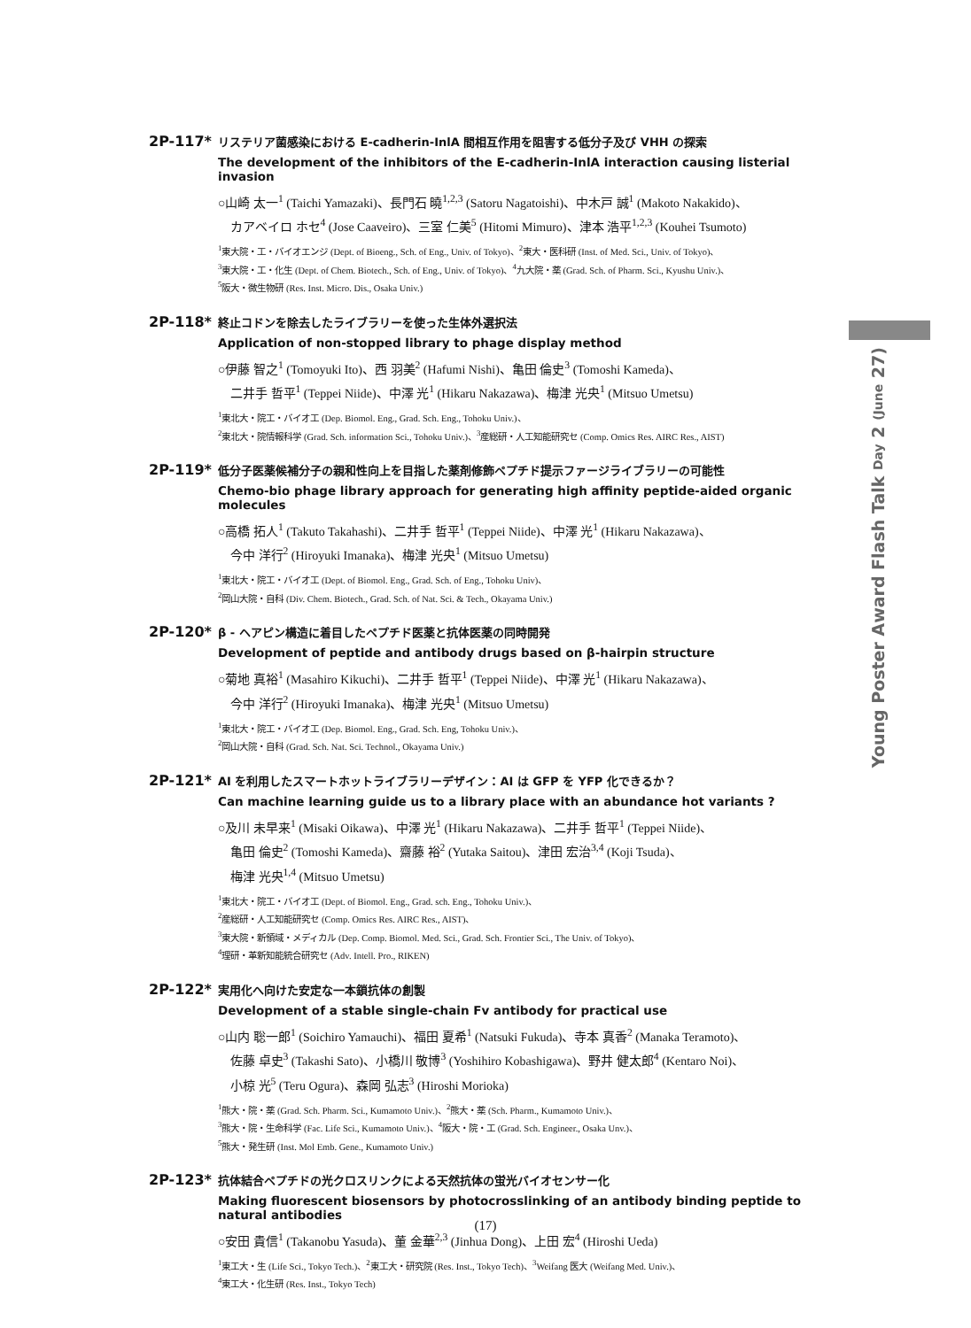Young Poster Award Flash Talk Day 2 (June 27)
2P-117*
リステリア菌感染における E-cadherin-InlA 間相互作用を阻害する低分子及び VHH の探索
The development of the inhibitors of the E-cadherin-InlA interaction causing listerial invasion
○山崎 太一<sup>1</sup> (Taichi Yamazaki)、長門石 曉<sup>1,2,3</sup> (Satoru Nagatoishi)、中木戸 誠<sup>1</sup> (Makoto Nakakido)、
カアベイロ ホセ<sup>4</sup> (Jose Caaveiro)、三室 仁美<sup>5</sup> (Hitomi Mimuro)、津本 浩平<sup>1,2,3</sup> (Kouhei Tsumoto)
<sup>1</sup> 東大院・工・バイオエンジ (Dept. of Bioeng., Sch. of Eng., Univ. of Tokyo)、<sup>2</sup>東大・医科研 (Inst. of Med. Sci., Univ. of Tokyo)、
<sup>3</sup> 東大院・工・化生 (Dept. of Chem. Biotech., Sch. of Eng., Univ. of Tokyo)、<sup>4</sup>九大院・薬 (Grad. Sch. of Pharm. Sci., Kyushu Univ.)、
<sup>5</sup> 阪大・微生物研 (Res. Inst. Micro. Dis., Osaka Univ.)
2P-118*
終止コドンを除去したライブラリーを使った生体外選択法
Application of non-stopped library to phage display method
○伊藤 智之<sup>1</sup> (Tomoyuki Ito)、西 羽美<sup>2</sup> (Hafumi Nishi)、亀田 倫史<sup>3</sup> (Tomoshi Kameda)、
二井手 哲平<sup>1</sup> (Teppei Niide)、中澤 光<sup>1</sup> (Hikaru Nakazawa)、梅津 光央<sup>1</sup> (Mitsuo Umetsu)
<sup>1</sup> 東北大・院工・バイオ工 (Dep. Biomol. Eng., Grad. Sch. Eng., Tohoku Univ.)、
<sup>2</sup> 東北大・院情報科学 (Grad. Sch. information Sci., Tohoku Univ.)、<sup>3</sup>産総研・人工知能研究セ (Comp. Omics Res. AIRC Res., AIST)
2P-119*
低分子医薬候補分子の親和性向上を目指した薬剤修飾ペプチド提示ファージライブラリーの可能性
Chemo-bio phage library approach for generating high affinity peptide-aided organic molecules
○高橋 拓人<sup>1</sup> (Takuto Takahashi)、二井手 哲平<sup>1</sup> (Teppei Niide)、中澤 光<sup>1</sup> (Hikaru Nakazawa)、
今中 洋行<sup>2</sup> (Hiroyuki Imanaka)、梅津 光央<sup>1</sup> (Mitsuo Umetsu)
<sup>1</sup> 東北大・院工・バイオ工 (Dept. of Biomol. Eng., Grad. Sch. of Eng., Tohoku Univ)、
<sup>2</sup> 岡山大院・自科 (Div. Chem. Biotech., Grad. Sch. of Nat. Sci. & Tech., Okayama Univ.)
2P-120*
β - ヘアピン構造に着目したペプチド医薬と抗体医薬の同時開発
Development of peptide and antibody drugs based on β-hairpin structure
○菊地 真裕<sup>1</sup> (Masahiro Kikuchi)、二井手 哲平<sup>1</sup> (Teppei Niide)、中澤 光<sup>1</sup> (Hikaru Nakazawa)、
今中 洋行<sup>2</sup> (Hiroyuki Imanaka)、梅津 光央<sup>1</sup> (Mitsuo Umetsu)
<sup>1</sup> 東北大・院工・バイオ工 (Dep. Biomol. Eng., Grad. Sch. Eng, Tohoku Univ.)、
<sup>2</sup> 岡山大院・自科 (Grad. Sch. Nat. Sci. Technol., Okayama Univ.)
2P-121*
AI を利用したスマートホットライブラリーデザイン：AI は GFP を YFP 化できるか？
Can machine learning guide us to a library place with an abundance hot variants ?
○及川 未早来<sup>1</sup> (Misaki Oikawa)、中澤 光<sup>1</sup> (Hikaru Nakazawa)、二井手 哲平<sup>1</sup> (Teppei Niide)、
亀田 倫史<sup>2</sup> (Tomoshi Kameda)、齋藤 裕<sup>2</sup> (Yutaka Saitou)、津田 宏治<sup>3,4</sup> (Koji Tsuda)、
梅津 光央<sup>1,4</sup> (Mitsuo Umetsu)
<sup>1</sup> 東北大・院工・バイオ工 (Dept. of Biomol. Eng., Grad. sch. Eng., Tohoku Univ.)、
<sup>2</sup> 産総研・人工知能研究セ (Comp. Omics Res. AIRC Res., AIST)、
<sup>3</sup> 東大院・新領域・メディカル (Dep. Comp. Biomol. Med. Sci., Grad. Sch. Frontier Sci., The Univ. of Tokyo)、
<sup>4</sup> 理研・革新知能統合研究セ (Adv. Intell. Pro., RIKEN)
2P-122*
実用化へ向けた安定な一本鎖抗体の創製
Development of a stable single-chain Fv antibody for practical use
○山内 聡一郎<sup>1</sup> (Soichiro Yamauchi)、福田 夏希<sup>1</sup> (Natsuki Fukuda)、寺本 真香<sup>2</sup> (Manaka Teramoto)、
佐藤 卓史<sup>3</sup> (Takashi Sato)、小橋川 敬博<sup>3</sup> (Yoshihiro Kobashigawa)、野井 健太郎<sup>4</sup> (Kentaro Noi)、
小椋 光<sup>5</sup> (Teru Ogura)、森岡 弘志<sup>3</sup> (Hiroshi Morioka)
<sup>1</sup> 熊大・院・薬 (Grad. Sch. Pharm. Sci., Kumamoto Univ.)、<sup>2</sup>熊大・薬 (Sch. Pharm., Kumamoto Univ.)、
<sup>3</sup> 熊大・院・生命科学 (Fac. Life Sci., Kumamoto Univ.)、<sup>4</sup>阪大・院・工 (Grad. Sch. Engineer., Osaka Unv.)、
<sup>5</sup> 熊大・発生研 (Inst. Mol Emb. Gene., Kumamoto Univ.)
2P-123*
抗体結合ペプチドの光クロスリンクによる天然抗体の蛍光バイオセンサー化
Making fluorescent biosensors by photocrosslinking of an antibody binding peptide to natural antibodies
○安田 貴信<sup>1</sup> (Takanobu Yasuda)、董 金華<sup>2,3</sup> (Jinhua Dong)、上田 宏<sup>4</sup> (Hiroshi Ueda)
<sup>1</sup> 東工大・生 (Life Sci., Tokyo Tech.)、<sup>2</sup>東工大・研究院 (Res. Inst., Tokyo Tech)、<sup>3</sup>Weifang 医大 (Weifang Med. Univ.)、
<sup>4</sup> 東工大・化生研 (Res. Inst., Tokyo Tech)
(17)